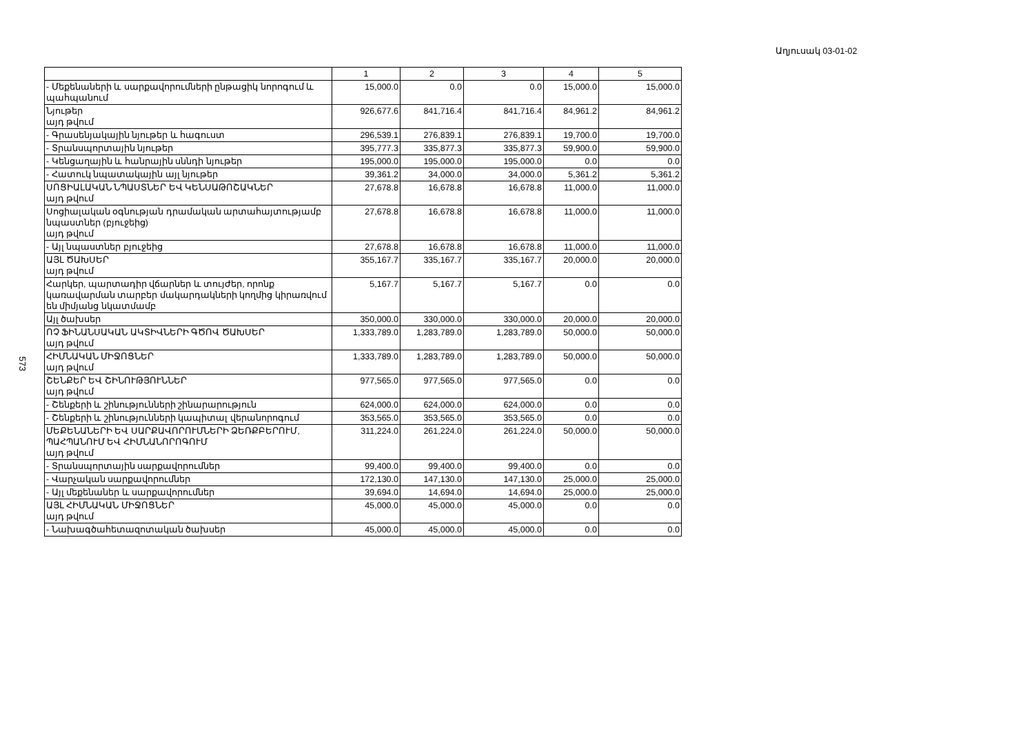Աղյուսակ 03-01-02
573
| | 1 | 2 | 3 | 4 | 5 |
| --- | --- | --- | --- | --- | --- |
| - Մեքենաների և սարքավորումների ընթացիկ նորոգում և պահպանում | 15,000.0 | 0.0 | 0.0 | 15,000.0 | 15,000.0 |
| Նյութեր այդ թվում | 926,677.6 | 841,716.4 | 841,716.4 | 84,961.2 | 84,961.2 |
| - Գրասենյակային նյութեր և հագուստ | 296,539.1 | 276,839.1 | 276,839.1 | 19,700.0 | 19,700.0 |
| - Տրանսպորտային նյութեր | 395,777.3 | 335,877.3 | 335,877.3 | 59,900.0 | 59,900.0 |
| - Կենցաղային և հանրային սննդի նյութեր | 195,000.0 | 195,000.0 | 195,000.0 | 0.0 | 0.0 |
| - Հատուկ նպատակային այլ նյութեր | 39,361.2 | 34,000.0 | 34,000.0 | 5,361.2 | 5,361.2 |
| ՍՈՑԻԱԼԱԿԱՆ ՆՊԱՍՏՆԵՐ ԵՎ ԿԵՆՍԱԹՈՇԱԿՆԵՐ այդ թվում | 27,678.8 | 16,678.8 | 16,678.8 | 11,000.0 | 11,000.0 |
| Սոցիալական օգնության դրամական արտահայտությամբ նպաստներ (բյուջեից) այդ թվում | 27,678.8 | 16,678.8 | 16,678.8 | 11,000.0 | 11,000.0 |
| - Այլ նպաստներ բյուջեից | 27,678.8 | 16,678.8 | 16,678.8 | 11,000.0 | 11,000.0 |
| ԱՅԼ ԾԱԽՍԵՐ այդ թվում | 355,167.7 | 335,167.7 | 335,167.7 | 20,000.0 | 20,000.0 |
| Հարկեր, պարտադիր վճարներ և տույժեր, որոնք կառավարման տարբեր մակարդակների կողմից կիրառվում են միմյանց նկատմամբ | 5,167.7 | 5,167.7 | 5,167.7 | 0.0 | 0.0 |
| Այլ ծախսեր | 350,000.0 | 330,000.0 | 330,000.0 | 20,000.0 | 20,000.0 |
| ՈՉ ՖԻՆԱՆՍԱԿԱՆ ԱԿՏԻՎՆԵՐԻ ԳԾՈՎ ԾԱԽՍԵՐ այդ թվում | 1,333,789.0 | 1,283,789.0 | 1,283,789.0 | 50,000.0 | 50,000.0 |
| ՀԻՄՆԱԿԱՆ ՄԻՋՈՑՆԵՐ այդ թվում | 1,333,789.0 | 1,283,789.0 | 1,283,789.0 | 50,000.0 | 50,000.0 |
| ՇԵՆՔԵՐ ԵՎ ՇԻՆՈՒԹՅՈՒՆՆԵՐ այդ թվում | 977,565.0 | 977,565.0 | 977,565.0 | 0.0 | 0.0 |
| - Շենքերի և շինությունների շինարարություն | 624,000.0 | 624,000.0 | 624,000.0 | 0.0 | 0.0 |
| - Շենքերի և շինությունների կապիտալ վերանորոգում | 353,565.0 | 353,565.0 | 353,565.0 | 0.0 | 0.0 |
| ՄԵՔԵՆԱՆԵՐԻ ԵՎ ՍԱՐՔԱՎՈՐՈՒՄՆԵՐԻ ՁԵՌՔԲԵՐՈՒՄ, ՊԱՀՊԱՆՈՒՄ ԵՎ ՀԻՄՆԱՆՈՐՈԳՈՒՄ այդ թվում | 311,224.0 | 261,224.0 | 261,224.0 | 50,000.0 | 50,000.0 |
| - Տրանսպորտային սարքավորումներ | 99,400.0 | 99,400.0 | 99,400.0 | 0.0 | 0.0 |
| - Վարչական սարքավորումներ | 172,130.0 | 147,130.0 | 147,130.0 | 25,000.0 | 25,000.0 |
| - Այլ մեքենաներ և սարքավորումներ | 39,694.0 | 14,694.0 | 14,694.0 | 25,000.0 | 25,000.0 |
| ԱՅԼ ՀԻՄՆԱԿԱՆ ՄԻՋՈՑՆԵՐ այդ թվում | 45,000.0 | 45,000.0 | 45,000.0 | 0.0 | 0.0 |
| - Նախագծահետազոտական ծախսեր | 45,000.0 | 45,000.0 | 45,000.0 | 0.0 | 0.0 |